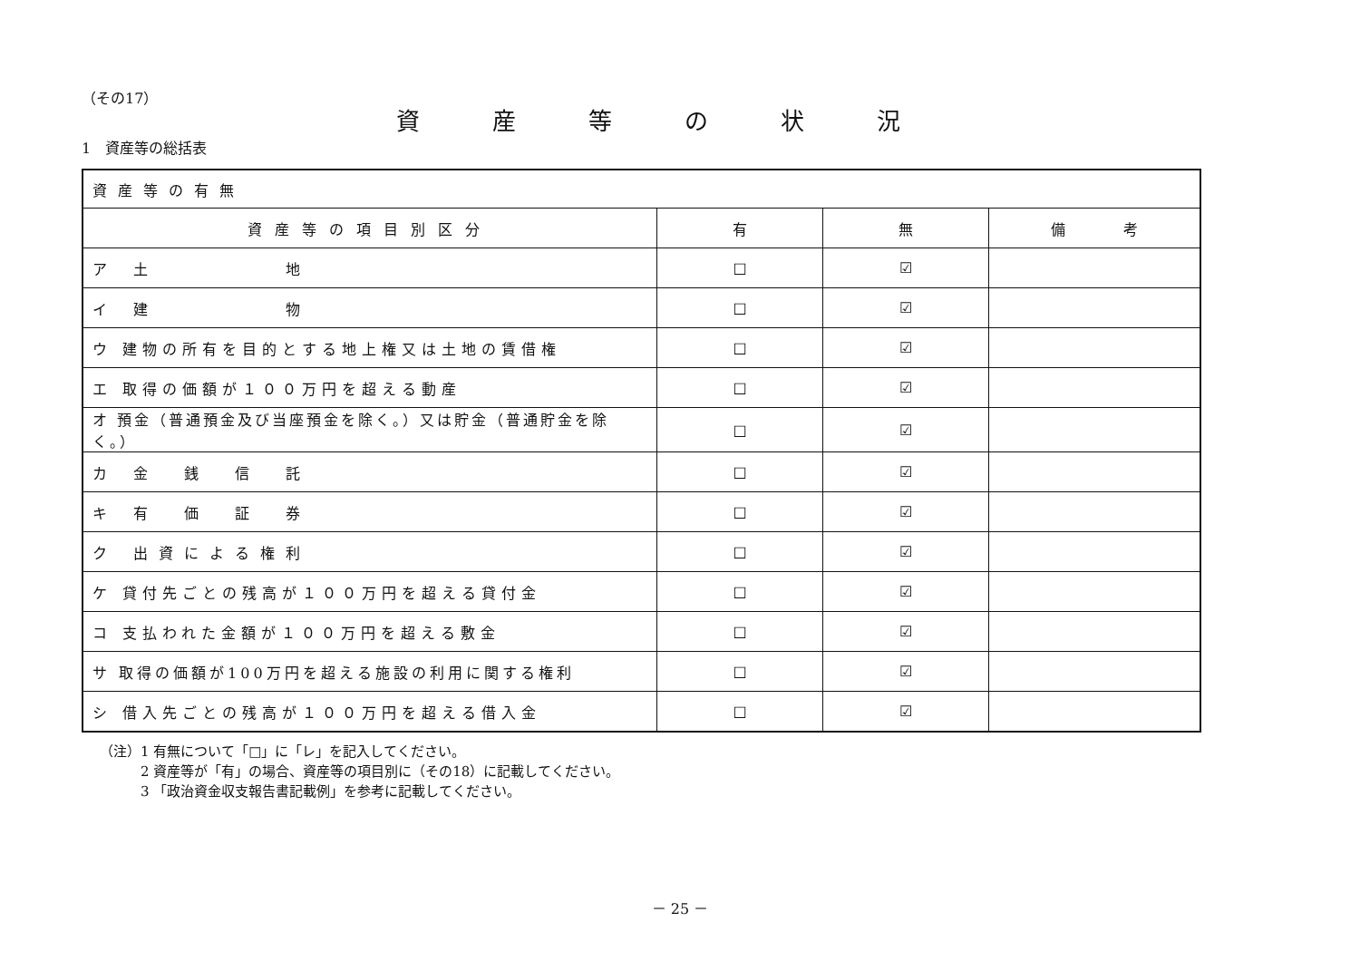（その17）
資産等の状況
1　資産等の総括表
| 資産等の有無 | | | |
| 資産等の項目別区分 | 有 | 無 | 備 考 |
| ア 土 地 | □ | ☑ | |
| イ 建 物 | □ | ☑ | |
| ウ 建物の所有を目的とする地上権又は土地の賃借権 | □ | ☑ | |
| エ 取得の価額が１００万円を超える動産 | □ | ☑ | |
| オ 預金（普通預金及び当座預金を除く。）又は貯金（普通貯金を除く。） | □ | ☑ | |
| カ 金 銭 信 託 | □ | ☑ | |
| キ 有 価 証 券 | □ | ☑ | |
| ク 出資による権利 | □ | ☑ | |
| ケ 貸付先ごとの残高が１００万円を超える貸付金 | □ | ☑ | |
| コ 支払われた金額が１００万円を超える敷金 | □ | ☑ | |
| サ 取得の価額が100万円を超える施設の利用に関する権利 | □ | ☑ | |
| シ 借入先ごとの残高が１００万円を超える借入金 | □ | ☑ | |
（注）1 有無について「□」に「レ」を記入してください。
　　　2 資産等が「有」の場合、資産等の項目別に（その18）に記載してください。
　　　3 「政治資金収支報告書記載例」を参考に記載してください。
－ 25 －